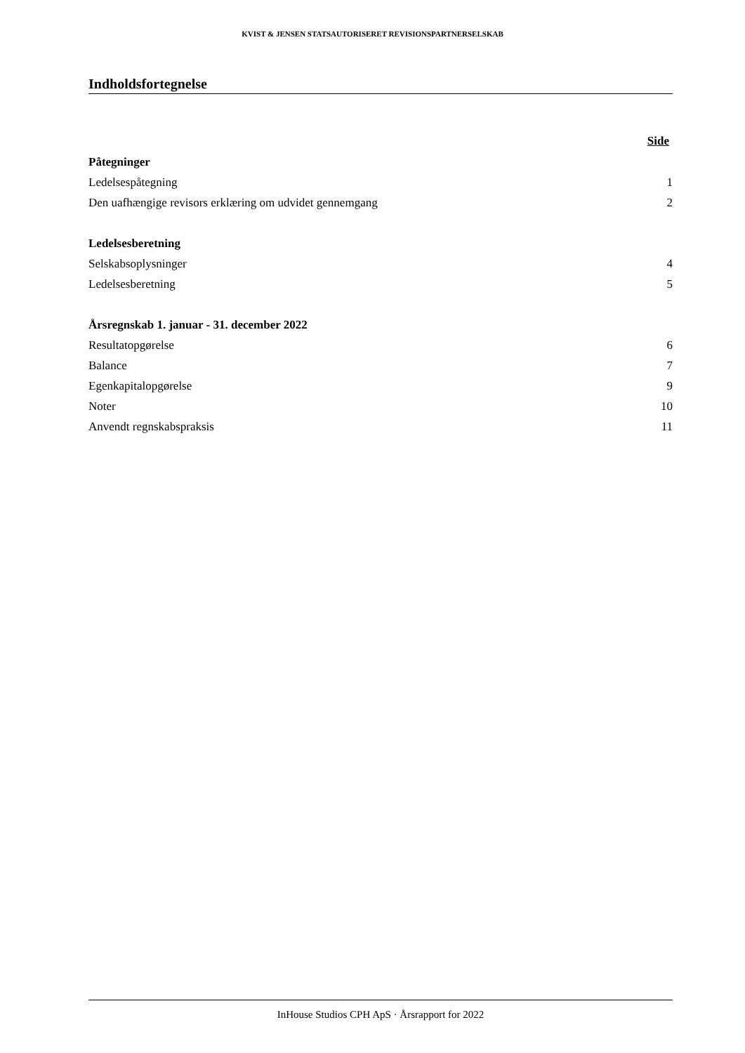KVIST & JENSEN STATSAUTORISERET REVISIONSPARTNERSELSKAB
Indholdsfortegnelse
Side
Påtegninger
Ledelsespåtegning 1
Den uafhængige revisors erklæring om udvidet gennemgang 2
Ledelsesberetning
Selskabsoplysninger 4
Ledelsesberetning 5
Årsregnskab 1. januar - 31. december 2022
Resultatopgørelse 6
Balance 7
Egenkapitalopgørelse 9
Noter 10
Anvendt regnskabspraksis 11
InHouse Studios CPH ApS · Årsrapport for 2022